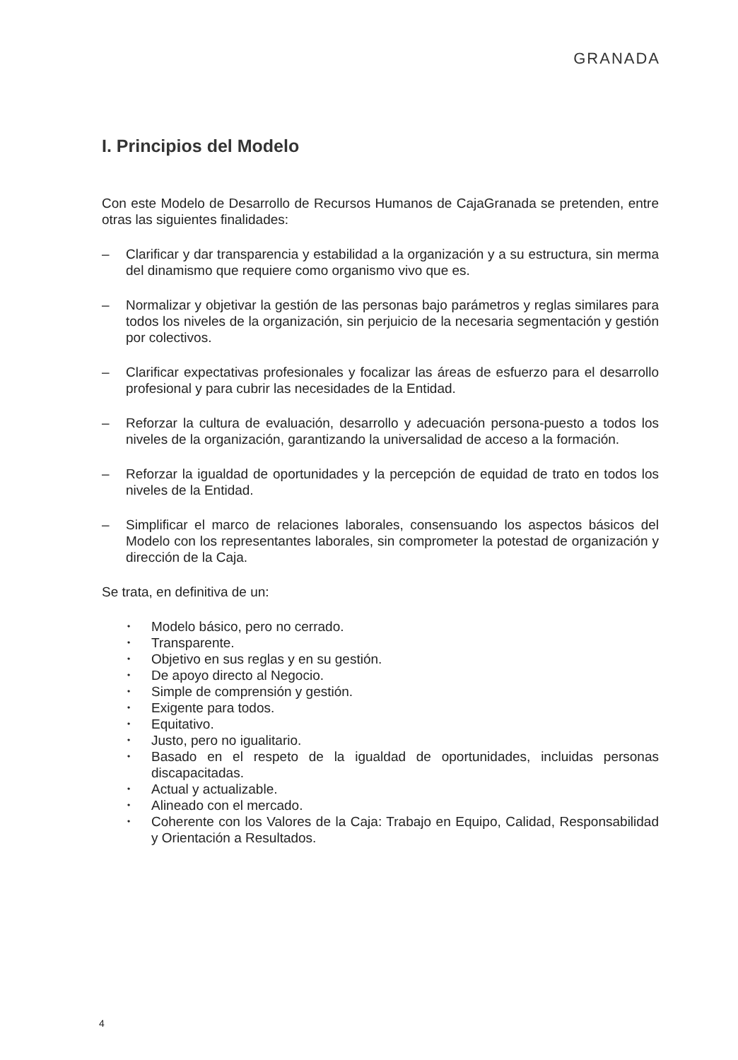GRANADA
I. Principios del Modelo
Con este Modelo de Desarrollo de Recursos Humanos de CajaGranada se pretenden, entre otras las siguientes finalidades:
– Clarificar y dar transparencia y estabilidad a la organización y a su estructura, sin merma del dinamismo que requiere como organismo vivo que es.
– Normalizar y objetivar la gestión de las personas bajo parámetros y reglas similares para todos los niveles de la organización, sin perjuicio de la necesaria segmentación y gestión por colectivos.
– Clarificar expectativas profesionales y focalizar las áreas de esfuerzo para el desarrollo profesional y para cubrir las necesidades de la Entidad.
– Reforzar la cultura de evaluación, desarrollo y adecuación persona-puesto a todos los niveles de la organización, garantizando la universalidad de acceso a la formación.
– Reforzar la igualdad de oportunidades y la percepción de equidad de trato en todos los niveles de la Entidad.
– Simplificar el marco de relaciones laborales, consensuando los aspectos básicos del Modelo con los representantes laborales, sin comprometer la potestad de organización y dirección de la Caja.
Se trata, en definitiva de un:
• Modelo básico, pero no cerrado.
• Transparente.
• Objetivo en sus reglas y en su gestión.
• De apoyo directo al Negocio.
• Simple de comprensión y gestión.
• Exigente para todos.
• Equitativo.
• Justo, pero no igualitario.
• Basado en el respeto de la igualdad de oportunidades, incluidas personas discapacitadas.
• Actual y actualizable.
• Alineado con el mercado.
• Coherente con los Valores de la Caja: Trabajo en Equipo, Calidad, Responsabilidad y Orientación a Resultados.
4